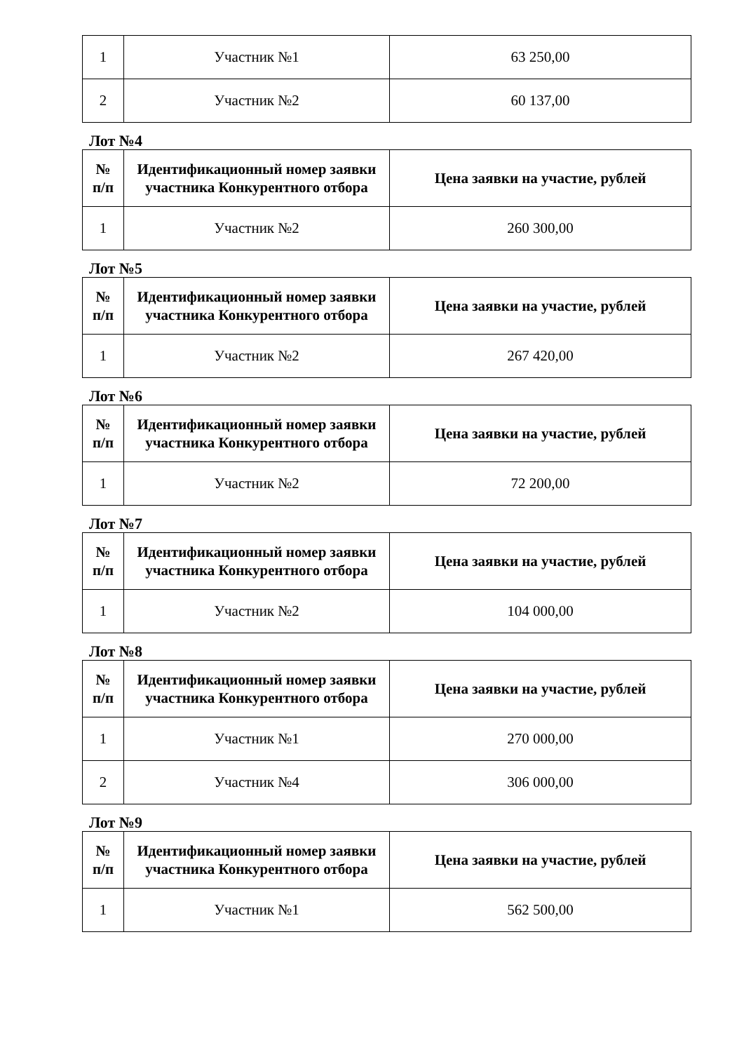| 1 | Участник №1 | 63 250,00 |
| 2 | Участник №2 | 60 137,00 |
Лот №4
| № п/п | Идентификационный номер заявки участника Конкурентного отбора | Цена заявки на участие, рублей |
| --- | --- | --- |
| 1 | Участник №2 | 260 300,00 |
Лот №5
| № п/п | Идентификационный номер заявки участника Конкурентного отбора | Цена заявки на участие, рублей |
| --- | --- | --- |
| 1 | Участник №2 | 267 420,00 |
Лот №6
| № п/п | Идентификационный номер заявки участника Конкурентного отбора | Цена заявки на участие, рублей |
| --- | --- | --- |
| 1 | Участник №2 | 72 200,00 |
Лот №7
| № п/п | Идентификационный номер заявки участника Конкурентного отбора | Цена заявки на участие, рублей |
| --- | --- | --- |
| 1 | Участник №2 | 104 000,00 |
Лот №8
| № п/п | Идентификационный номер заявки участника Конкурентного отбора | Цена заявки на участие, рублей |
| --- | --- | --- |
| 1 | Участник №1 | 270 000,00 |
| 2 | Участник №4 | 306 000,00 |
Лот №9
| № п/п | Идентификационный номер заявки участника Конкурентного отбора | Цена заявки на участие, рублей |
| --- | --- | --- |
| 1 | Участник №1 | 562 500,00 |